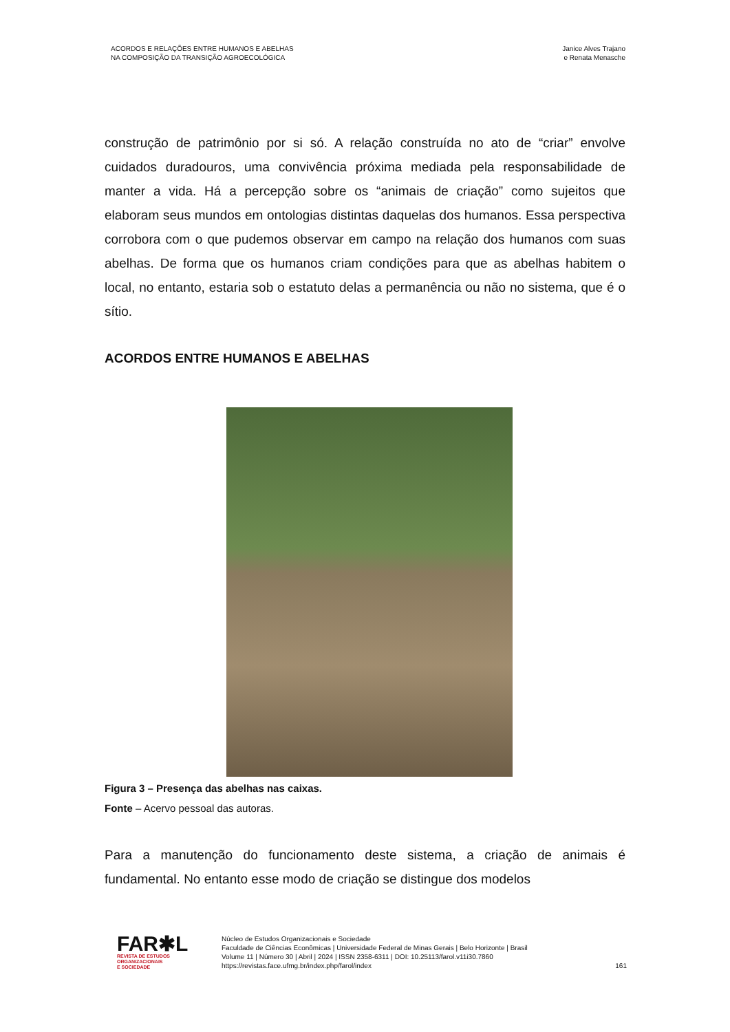ACORDOS E RELAÇÕES ENTRE HUMANOS E ABELHAS
NA COMPOSIÇÃO DA TRANSIÇÃO AGROECOLÓGICA
Janice Alves Trajano
e Renata Menasche
construção de patrimônio por si só. A relação construída no ato de “criar” envolve cuidados duradouros, uma convivência próxima mediada pela responsabilidade de manter a vida. Há a percepção sobre os “animais de criação” como sujeitos que elaboram seus mundos em ontologias distintas daquelas dos humanos. Essa perspectiva corrobora com o que pudemos observar em campo na relação dos humanos com suas abelhas. De forma que os humanos criam condições para que as abelhas habitem o local, no entanto, estaria sob o estatuto delas a permanência ou não no sistema, que é o sítio.
ACORDOS ENTRE HUMANOS E ABELHAS
Figura 3 – Presença das abelhas nas caixas.
Fonte – Acervo pessoal das autoras.
Para a manutenção do funcionamento deste sistema, a criação de animais é fundamental. No entanto esse modo de criação se distingue dos modelos
FAR✱L
REVISTA DE ESTUDOS
ORGANIZACIONAIS
E SOCIEDADE
Núcleo de Estudos Organizacionais e Sociedade
Faculdade de Ciências Econômicas | Universidade Federal de Minas Gerais | Belo Horizonte | Brasil
Volume 11 | Número 30 | Abril | 2024 | ISSN 2358-6311 | DOI: 10.25113/farol.v11i30.7860
https://revistas.face.ufmg.br/index.php/farol/index
161